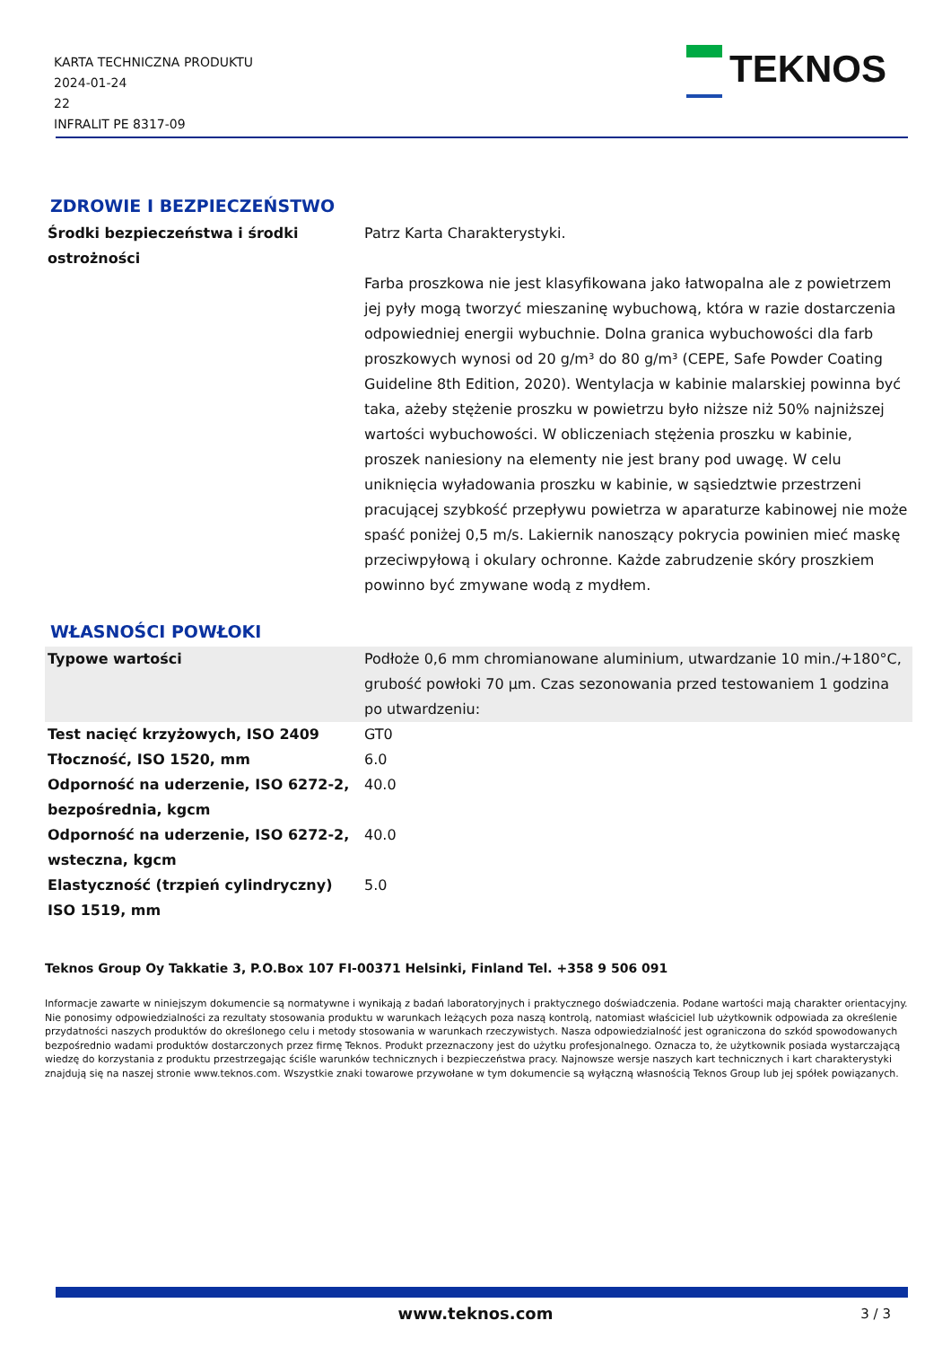KARTA TECHNICZNA PRODUKTU
2024-01-24
22
INFRALIT PE 8317-09
TEKNOS
ZDROWIE I BEZPIECZEŃSTWO
| Środki bezpieczeństwa i środki ostrożności | Patrz Karta Charakterystyki. Farba proszkowa nie jest klasyfikowana jako łatwopalna ale z powietrzem jej pyły mogą tworzyć mieszaninę wybuchową, która w razie dostarczenia odpowiedniej energii wybuchnie. Dolna granica wybuchowości dla farb proszkowych wynosi od 20 g/m³ do 80 g/m³ (CEPE, Safe Powder Coating Guideline 8th Edition, 2020). Wentylacja w kabinie malarskiej powinna być taka, ażeby stężenie proszku w powietrzu było niższe niż 50% najniższej wartości wybuchowości. W obliczeniach stężenia proszku w kabinie, proszek naniesiony na elementy nie jest brany pod uwagę. W celu uniknięcia wyładowania proszku w kabinie, w sąsiedztwie przestrzeni pracującej szybkość przepływu powietrza w aparaturze kabinowej nie może spaść poniżej 0,5 m/s. Lakiernik nanoszący pokrycia powinien mieć maskę przeciwpyłową i okulary ochronne. Każde zabrudzenie skóry proszkiem powinno być zmywane wodą z mydłem. |
WŁASNOŚCI POWŁOKI
| Typowe wartości | Podłoże 0,6 mm chromianowane aluminium, utwardzanie 10 min./+180°C, grubość powłoki 70 μm. Czas sezonowania przed testowaniem 1 godzina po utwardzeniu: |
| Test nacięć krzyżowych, ISO 2409 | GT0 |
| Tłoczność, ISO 1520, mm | 6.0 |
| Odporność na uderzenie, ISO 6272-2, bezpośrednia, kgcm | 40.0 |
| Odporność na uderzenie, ISO 6272-2, wsteczna, kgcm | 40.0 |
| Elastyczność (trzpień cylindryczny) ISO 1519, mm | 5.0 |
Teknos Group Oy Takkatie 3, P.O.Box 107 FI-00371 Helsinki, Finland Tel. +358 9 506 091
Informacje zawarte w niniejszym dokumencie są normatywne i wynikają z badań laboratoryjnych i praktycznego doświadczenia. Podane wartości mają charakter orientacyjny. Nie ponosimy odpowiedzialności za rezultaty stosowania produktu w warunkach leżących poza naszą kontrolą, natomiast właściciel lub użytkownik odpowiada za określenie przydatności naszych produktów do określonego celu i metody stosowania w warunkach rzeczywistych. Nasza odpowiedzialność jest ograniczona do szkód spowodowanych bezpośrednio wadami produktów dostarczonych przez firmę Teknos. Produkt przeznaczony jest do użytku profesjonalnego. Oznacza to, że użytkownik posiada wystarczającą wiedzę do korzystania z produktu przestrzegając ściśle warunków technicznych i bezpieczeństwa pracy. Najnowsze wersje naszych kart technicznych i kart charakterystyki znajdują się na naszej stronie www.teknos.com. Wszystkie znaki towarowe przywołane w tym dokumencie są wyłączną własnością Teknos Group lub jej spółek powiązanych.
www.teknos.com 3 / 3